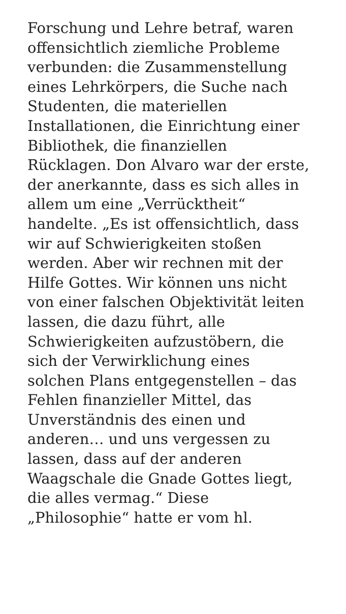Forschung und Lehre betraf, waren
offensichtlich ziemliche Probleme
verbunden: die Zusammenstellung
eines Lehrkörpers, die Suche nach
Studenten, die materiellen
Installationen, die Einrichtung einer
Bibliothek, die finanziellen
Rücklagen. Don Alvaro war der erste,
der anerkannte, dass es sich alles in
allem um eine „Verrücktheit“
handelte. „Es ist offensichtlich, dass
wir auf Schwierigkeiten stoßen
werden. Aber wir rechnen mit der
Hilfe Gottes. Wir können uns nicht
von einer falschen Objektivität leiten
lassen, die dazu führt, alle
Schwierigkeiten aufzustöbern, die
sich der Verwirklichung eines
solchen Plans entgegenstellen – das
Fehlen finanzieller Mittel, das
Unverständnis des einen und
anderen… und uns vergessen zu
lassen, dass auf der anderen
Waagschale die Gnade Gottes liegt,
die alles vermag.“ Diese
„Philosophie“ hatte er vom hl.